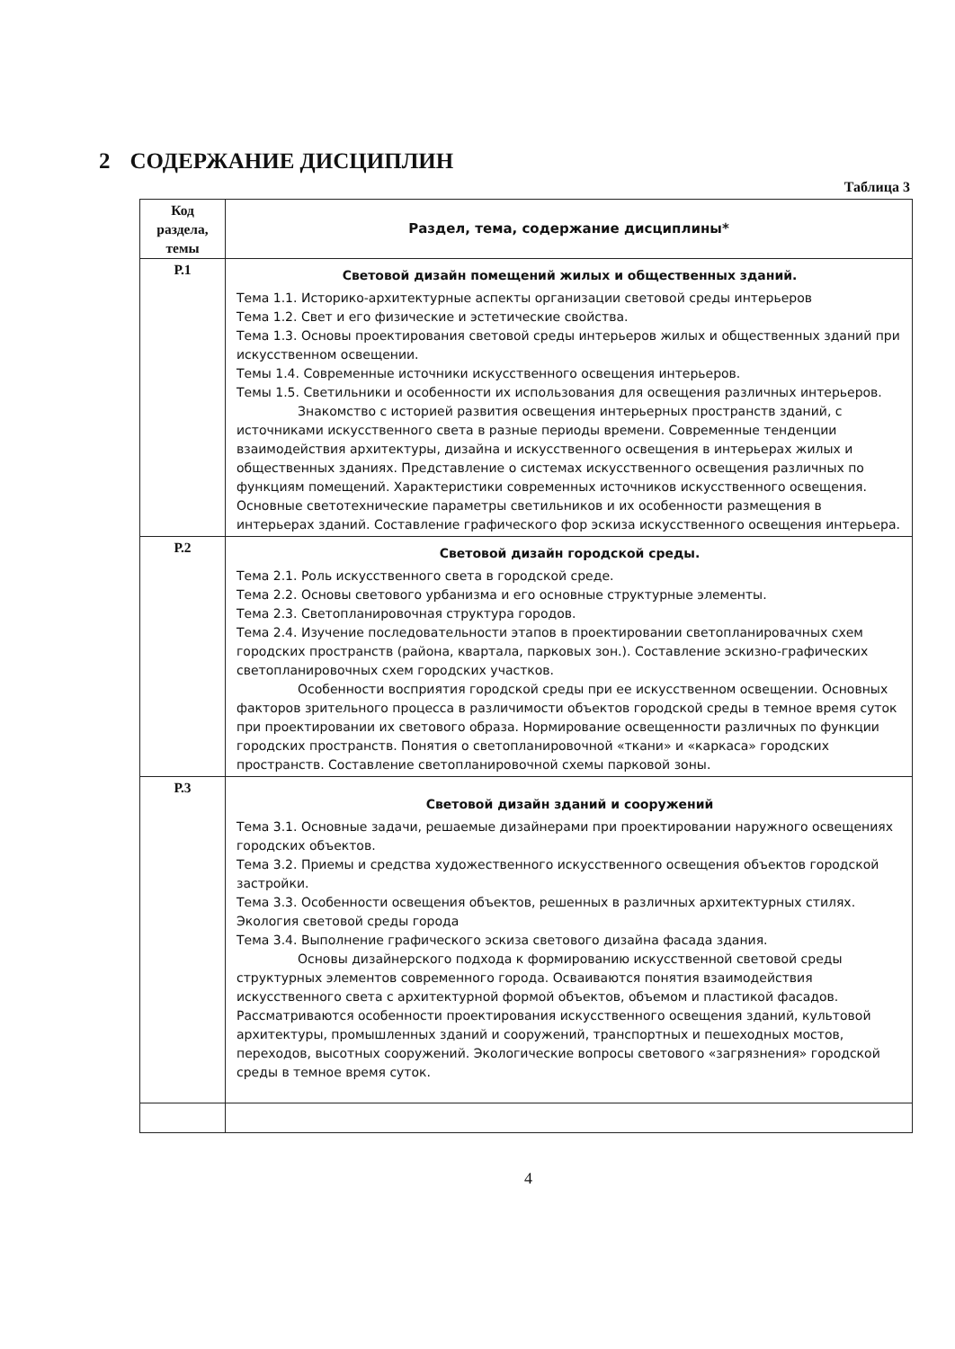2 СОДЕРЖАНИЕ ДИСЦИПЛИН
Таблица 3
| Код раздела, темы | Раздел, тема, содержание дисциплины* |
| --- | --- |
| Р.1 | Световой дизайн помещений жилых и общественных зданий. Тема 1.1. Историко-архитектурные аспекты организации световой среды интерьеров Тема 1.2. Свет и его физические и эстетические свойства. Тема 1.3. Основы проектирования световой среды интерьеров жилых и общественных зданий при искусственном освещении. Темы 1.4. Современные источники искусственного освещения интерьеров. Темы 1.5. Светильники и особенности их использования для освещения различных интерьеров. Знакомство с историей развития освещения интерьерных пространств зданий, с источниками искусственного света в разные периоды времени. Современные тенденции взаимодействия архитектуры, дизайна и искусственного освещения в интерьерах жилых и общественных зданиях. Представление о системах искусственного освещения различных по функциям помещений. Характеристики современных источников искусственного освещения. Основные светотехнические параметры светильников и их особенности размещения в интерьерах зданий. Составление графического фор эскиза искусственного освещения интерьера. |
| Р.2 | Световой дизайн городской среды. Тема 2.1. Роль искусственного света в городской среде. Тема 2.2. Основы светового урбанизма и его основные структурные элементы. Тема 2.3. Светопланировочная структура городов. Тема 2.4. Изучение последовательности этапов в проектировании светопланировачных схем городских пространств (района, квартала, парковых зон.). Составление эскизно-графических светопланировочных схем городских участков. Особенности восприятия городской среды при ее искусственном освещении. Основных факторов зрительного процесса в различимости объектов городской среды в темное время суток при проектировании их светового образа. Нормирование освещенности различных по функции городских пространств. Понятия о светопланировочной «ткани» и «каркаса» городских пространств. Составление светопланировочной схемы парковой зоны. |
| Р.3 | Световой дизайн зданий и сооружений Тема 3.1. Основные задачи, решаемые дизайнерами при проектировании наружного освещениях городских объектов. Тема 3.2. Приемы и средства художественного искусственного освещения объектов городской застройки. Тема 3.3. Особенности освещения объектов, решенных в различных архитектурных стилях. Экология световой среды города Тема 3.4. Выполнение графического эскиза светового дизайна фасада здания. Основы дизайнерского подхода к формированию искусственной световой среды структурных элементов современного города. Осваиваются понятия взаимодействия искусственного света с архитектурной формой объектов, объемом и пластикой фасадов. Рассматриваются особенности проектирования искусственного освещения зданий, культовой архитектуры, промышленных зданий и сооружений, транспортных и пешеходных мостов, переходов, высотных сооружений. Экологические вопросы светового «загрязнения» городской среды в темное время суток. |
4